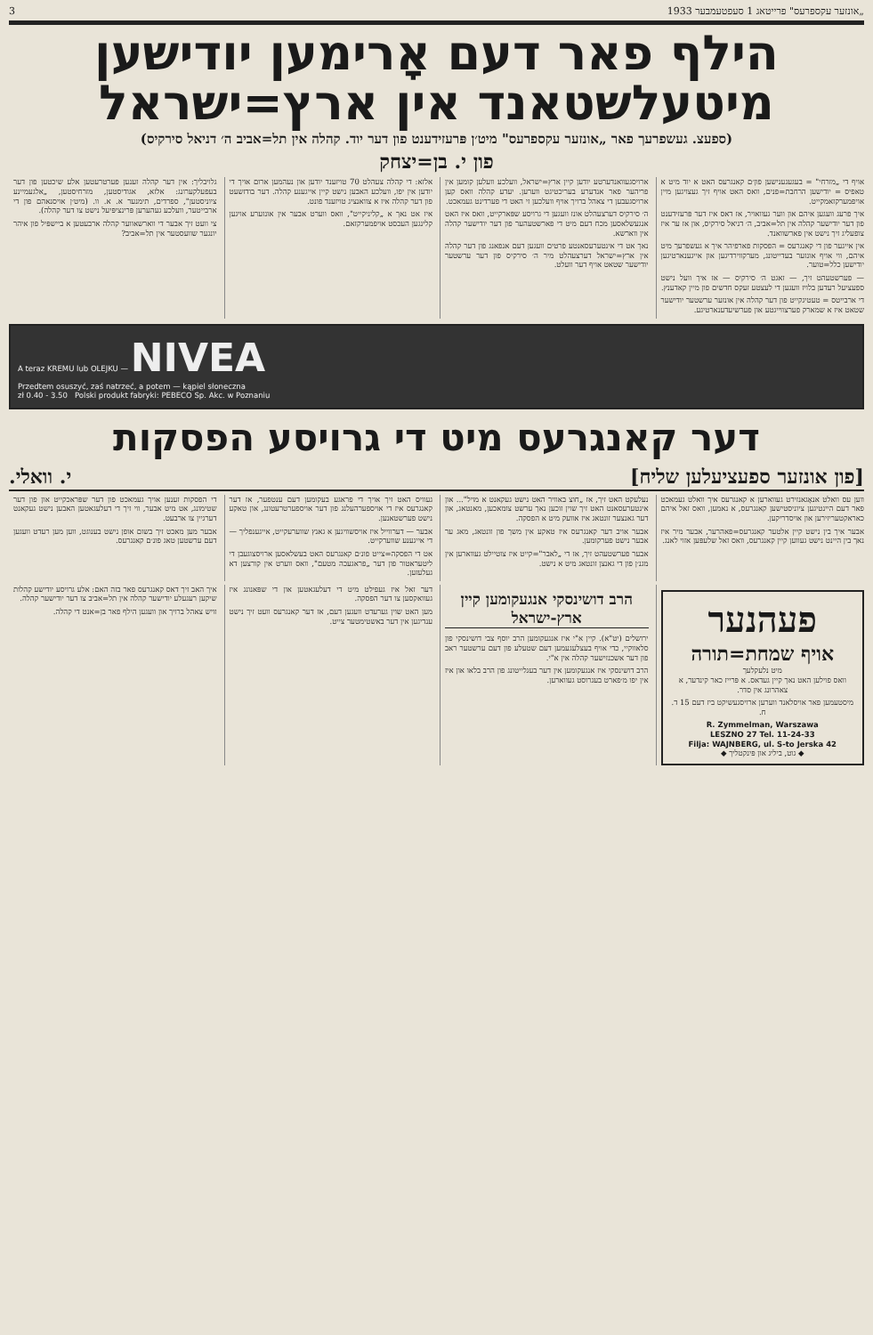„אונזער עקספרעס" פרייטאג 1 סעפטעמבער 1933 3
הילף פאר דעם אָרימען יודישען
מיטעלשטאנד אין ארץ=ישראל
(ספעצ. געשפרעך פאר „אונזער עקספרעס" מיט׳ן פּרעזידענט פון דער יוד. קהלה אין תל=אביב ה׳ דניאל סירקיס)
פון י. בן=יצחק
אויף די „מזרחי" = בעגעגענישען פון׳ם קאנגרעס האט א יוד מיט א טאפיס = יודישען הרחבת=פנים, וואס האט אויף זיך געצויגען מיין אויפמערקזאמקייט.
איך פרעג וועגען איהם און ווער געוואויר, אז דאס איז דער פּרעזידענט פון דער יודישער קהלה אין תל=אביב, ה׳ דניאל סירקיס, און אז ער איז צופעליג זיך נישט אין פארשוואנד.
אין אייגער פון די קאנגרעס = הפסקות פארפיהר איך א געשפרעך מיט איהם, ווי אויף אונזער בעדייטונג, מערקווירדיגען און אייגענארטיגען יודישען כלל=טוער.
— פערשטעהט זיך, — זאגט ה׳ סירקיס — אז איך וועל נישט ספעציעל רעדען בלויז וועגען די לעצטע זעקס חדשים פון מיין קאדענץ.
די ארבייטס = טעטיגקייט פון דער קהלה אין אונזער ערשטער יודישער שטאט איז א שמארק פערצווייגטע און פערשיעדענארטיגע.
ארויסגעוואנדערטע יודען קיין ארץ=ישראל, וועלכע וועלען קומען אין פריהער פאר אנדערע בעריכטיגט ווערען. יעדע קהלה וואס קען ארויסגעבען די צאהל ברויך אויף וועלכען זי האט די פערדינט געמאכט.
ה׳ סירקיס דערצעהלט אונז וועגען די גרויסע שפּארקייט, וואס איז האט אנגעשלאסען מכח דעם מיט די פארשטעהער פון דער יודישער קהלה אין ווארשא.
נאך אט די אינטערעסאנטע פרטים וועגען דעם אנפאנג פון דער קהלה אין ארץ=ישראל דערצעהלט מיר ה׳ סירקיס פון דער ערשטער יודישער שטאט אויף דער וועלט.
אלזא: די קהלה צעהלט 70 טויזענד יודען און נעהמען ארום אויך די יודען אין יפו, וועלכע האבען נישט קיין אייגענע קהלה. דער בודזשעט פון דער קהלה איז א צוואנציג טויזענד פונט.
איז אט נאך א „קליניקייט", וואס ווערט אבער אין אונזערע אויגען קלינגען העכסט אויפמערקזאם.
גלויבליך: אין דער קהלה זענען פערטרעטען אלע שיכטען פון דער בעפעלקערונג: אלזא, אגודיסטען, מזרחיסטען, „אלגעמיינע ציוניסטען", ספרדים, תימנער א. א. וו. (מיט׳ן אויסנאהם פון די ארבייטער, וועלכע געהערען פּרינציפּיעל נישט צו דער קהלה).
צי וועט זיך אבער די ווארשאווער קהלה ארבעטען א ביישפּיל פון איהר יונגער שוועסטער אין תל=אביב?
A teraz KREMU lub OLEJKU — NIVEA
Przedtem osuszyć, zaś natrzeć, a potem — kąpiel słoneczna
zł 0.40 - 3.50 Polski produkt fabryki: PEBECO Sp. Akc. w Poznaniu
דער קאנגרעס מיט די גרויסע הפסקות
[פון אונזער ספעציעלען שליח] י. וואלי.
ווען עס וואלט אנאָגאנזירט געווארען א קאנגרעס איך וואלט געמאכט פאר דעם היינטיגען ציוניסטישען קאנגרעס, א נאמען, וואס זאל איהם כאראקטעריזירען און אויסדריקען.
אבער איך בין נישט קיין אלטער קאנגרעס=פאהרער, אבער מיר איז נאך בין היינט נישט געווען קיין קאנגרעס, וואס זאל שלעפּען אזוי לאנג.
נעלעקט האט זיך, אז „חוצ באוויר האט נישט געקאנט א מויל"... און אינטערעסאנט האט זיך שוין זוכען נאך ערשט צומאכען, מאנטאג, און דער גאנצער זונטאג איז אוועק מיט א הפסקה.
אבער אויב דער קאנגרעס איז טאקע אין משך פון זונטאג, מאג ער אבער נישט פערקומען.
אבער פערשטעהט זיך, אז די „לאבר"=קייט איז צוטיילט געווארען אין מגנ׳ן פון די גאנצן זונטאג מיט א נישט.
געוויס האט זיך אויך די פראגע בעקומען דעם ענטפער, אז דער קאנגרעס איז די אויספערהעלנג פון דער אויספערטרעטונג, און טאקע נישט פערשטאנען.
אבער — דערווייל איז אויסשוויגען א גאנץ שווערעקייט, אייגענפליך — די אייגענע שווערקייט.
אט די הפסקה=צייט פונ׳ם קאנגרעס האט בעשלאסען ארויסצוגעבן די ליטעראטור פון דער „פראגעכה מטעם", וואס ווערט אין קורצען דא געלעזען.
די הפסקות זענען אויך געמאכט פון דער שפּראכקייט און פון דער שטימונג, אט מיט אבער, ווי זיך די דעלעגאטען האבען נישט געקאנט דערגיין צו ארבעט.
אבער מען מאכט זיך בשום אופן נישט בענוגט, ווען מען רעדט וועגען דעם ערשטען טאג פונ׳ם קאנגרעס.
פעהנער
אויף שמחת=תורה
מיט נלעקלעך
וואס פוילען האט נאך קיין געדאס. א פּרייז כאר קינדער, א צאהרונג אין סדר.
מיסטעמען פאר אויסלאנד ווערען ארויסגעשיקט ביז דעם 15 ד. ח.
R. Zymmelman, Warszawa
LESZNO 27 Tel. 11-24-33
Filja: WAJNBERG, ul. S-to Jerska 42
◆ גוט, ביליג און פּינקטליך ◆
הרב דושינסקי אנגעקומען קיין ארץ-ישראל
ירושלים (יט"א). קיין א"י איז אנגעקומען הרב יוסף צבי דושינסקי פון סלאווקיי, כדי אויף בעצלעגעמען דעם שטעלע פון דעם ערשטער ראב פון דער אשכנזישער קהלה אין א"י.
הרב דושינסקי איז אנגעקומען אין דער בעגלייטונג פון הרב בלאו און איז אין יפו מ׳פארט בעגרוסט געווארען.
דער זאל איז געפילט מיט די דעלעגאטען און די שפּאנונג איז געוואקסען צו דער הפסקה.
מען האט שוין גערעדט וועגען דעם, אז דער קאנגרעס וועט זיך נישט ענדיגען אין דער באשטימטער צייט.
איך האב זיך דאס קאנגרעס פאר בזה האם: אלע גרויסע יודישע קהלות שיקען רעגעלע יודישער קהלה אין תל=אביב צו דער יודישער קהלה.
זויש צאהל ברויך און וועגען הילף פאר בן=אנט די קהלה.